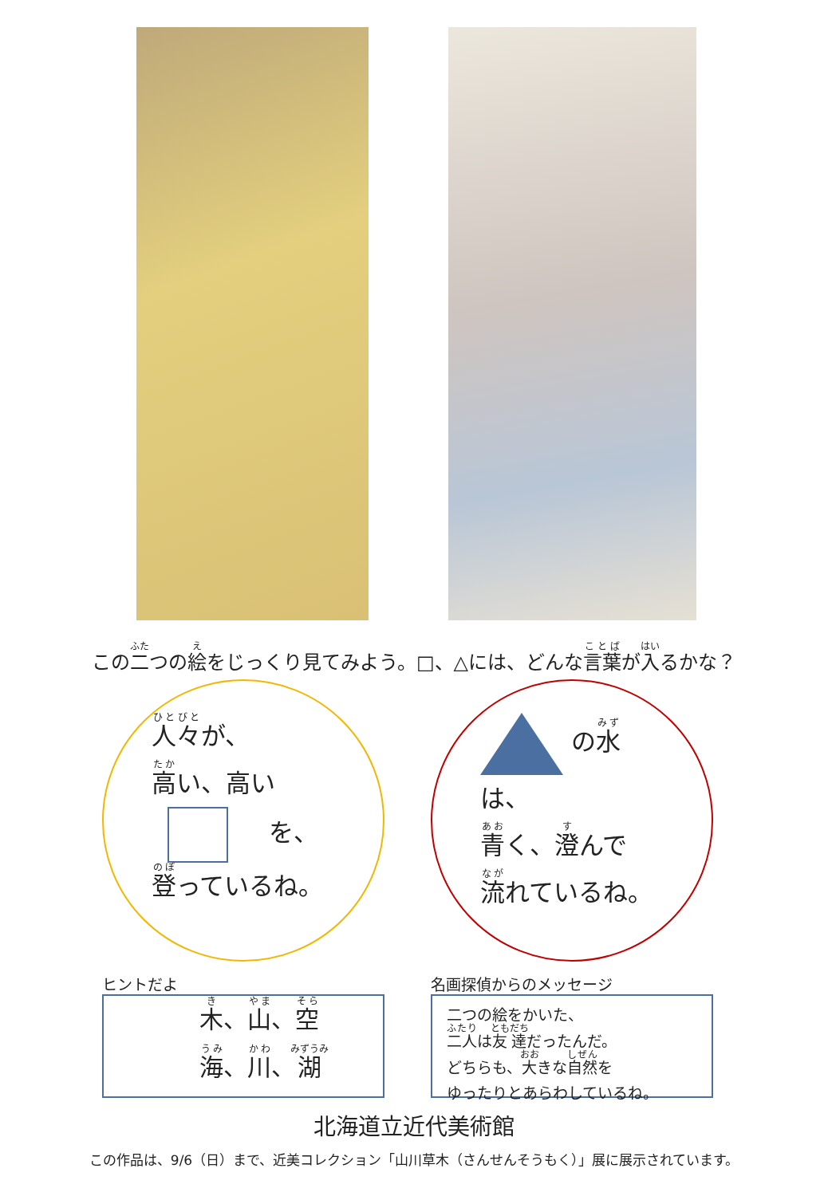この二つの絵をじっくり見てみよう。□、△には、どんな言葉が入るかな？
人々が、
高い、高い
　を、
登っているね。
の水は、
青く、澄んで
流れているね。
ヒントだよ
木、山、空
海、川、湖
名画探偵からのメッセージ
二つの絵をかいた、
二人は友達だったんだ。
どちらも、大きな自然を
ゆったりとあらわしているね。
北海道立近代美術館
この作品は、9/6（日）まで、近美コレクション「山川草木（さんせんそうもく）」展に展示されています。